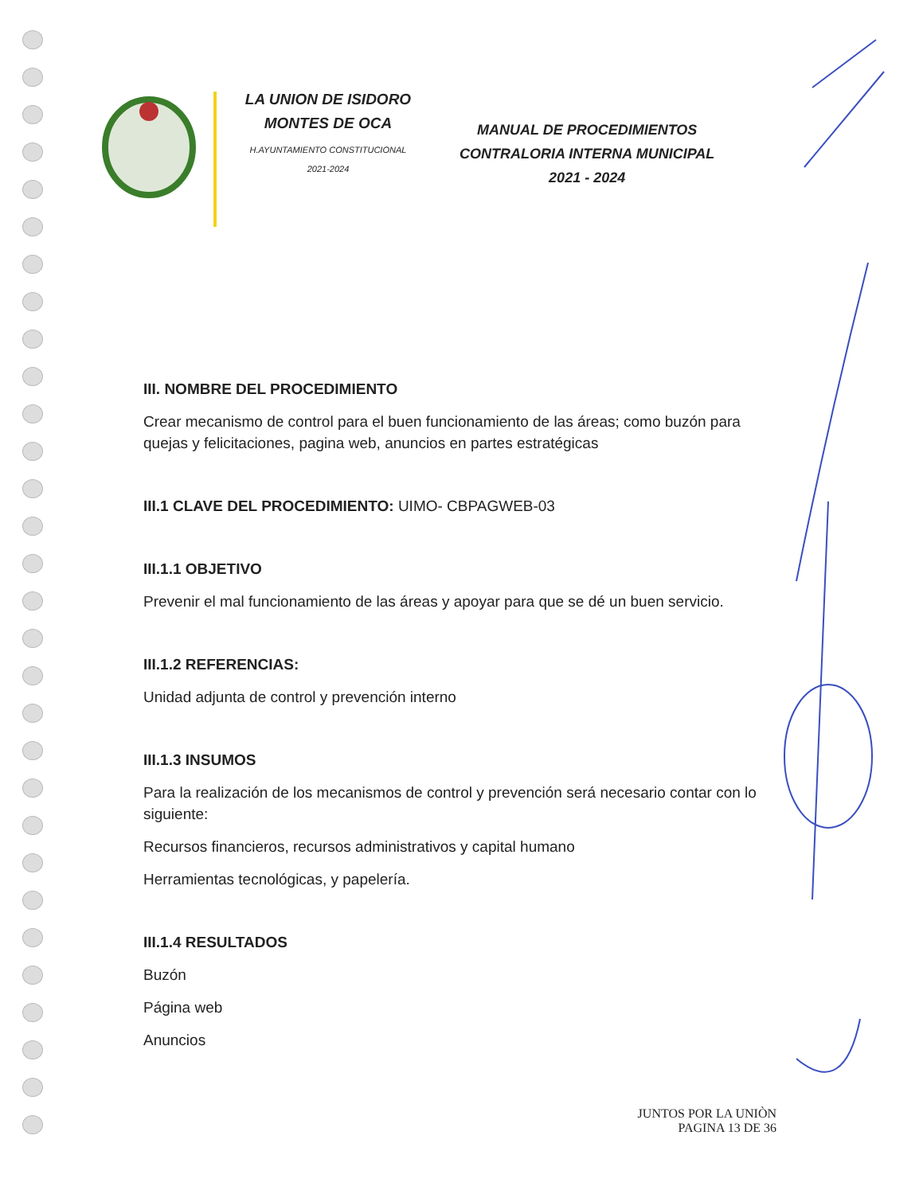LA UNION DE ISIDORO
MONTES DE OCA
H.AYUNTAMIENTO CONSTITUCIONAL
2021-2024
MANUAL DE PROCEDIMIENTOS
CONTRALORIA INTERNA MUNICIPAL
2021 - 2024
III. NOMBRE DEL PROCEDIMIENTO
Crear mecanismo de control para el buen funcionamiento de las áreas; como buzón para quejas y felicitaciones, pagina web, anuncios en partes estratégicas
III.1 CLAVE DEL PROCEDIMIENTO: UIMO- CBPAGWEB-03
III.1.1 OBJETIVO
Prevenir el mal funcionamiento de las áreas y apoyar para que se dé un buen servicio.
III.1.2 REFERENCIAS:
Unidad adjunta de control y prevención interno
III.1.3 INSUMOS
Para la realización de los mecanismos de control y prevención será necesario contar con lo siguiente:
Recursos financieros, recursos administrativos y capital humano
Herramientas tecnológicas, y papelería.
III.1.4 RESULTADOS
Buzón
Página web
Anuncios
JUNTOS POR LA UNIÒN
PAGINA 13 DE 36